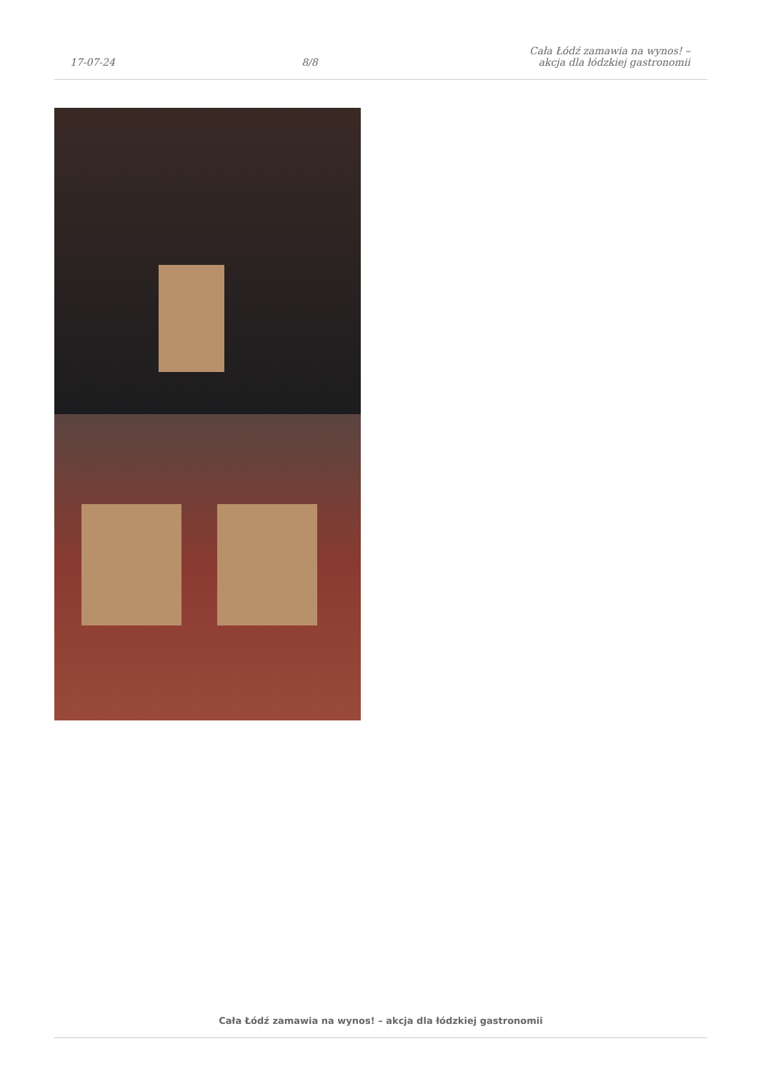17-07-24 8/8 Cała Łódź zamawia na wynos! – akcja dla łódzkiej gastronomii
Cała Łódź zamawia na wynos! – akcja dla łódzkiej gastronomii